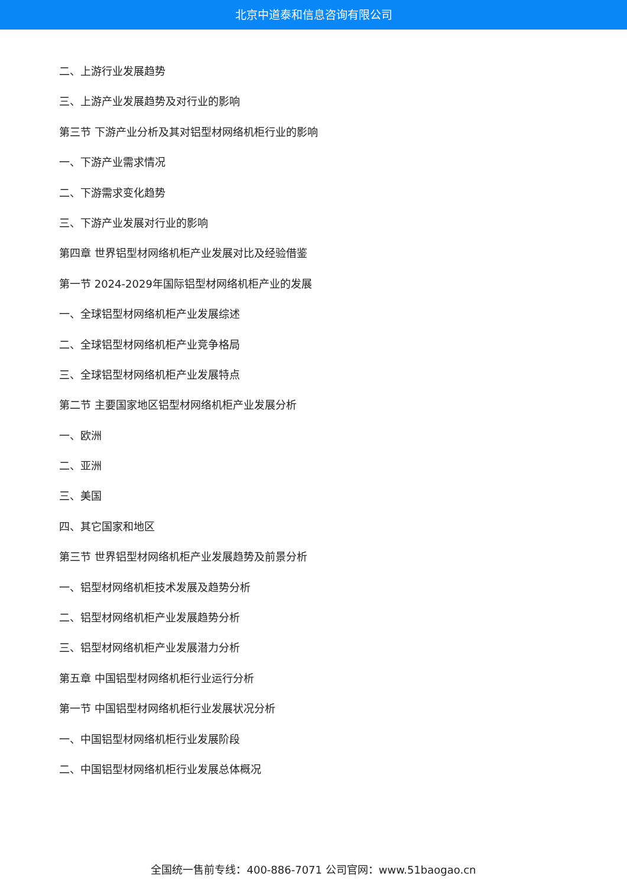北京中道泰和信息咨询有限公司
二、上游行业发展趋势
三、上游产业发展趋势及对行业的影响
第三节 下游产业分析及其对铝型材网络机柜行业的影响
一、下游产业需求情况
二、下游需求变化趋势
三、下游产业发展对行业的影响
第四章 世界铝型材网络机柜产业发展对比及经验借鉴
第一节 2024-2029年国际铝型材网络机柜产业的发展
一、全球铝型材网络机柜产业发展综述
二、全球铝型材网络机柜产业竞争格局
三、全球铝型材网络机柜产业发展特点
第二节 主要国家地区铝型材网络机柜产业发展分析
一、欧洲
二、亚洲
三、美国
四、其它国家和地区
第三节 世界铝型材网络机柜产业发展趋势及前景分析
一、铝型材网络机柜技术发展及趋势分析
二、铝型材网络机柜产业发展趋势分析
三、铝型材网络机柜产业发展潜力分析
第五章 中国铝型材网络机柜行业运行分析
第一节 中国铝型材网络机柜行业发展状况分析
一、中国铝型材网络机柜行业发展阶段
二、中国铝型材网络机柜行业发展总体概况
全国统一售前专线：400-886-7071 公司官网：www.51baogao.cn